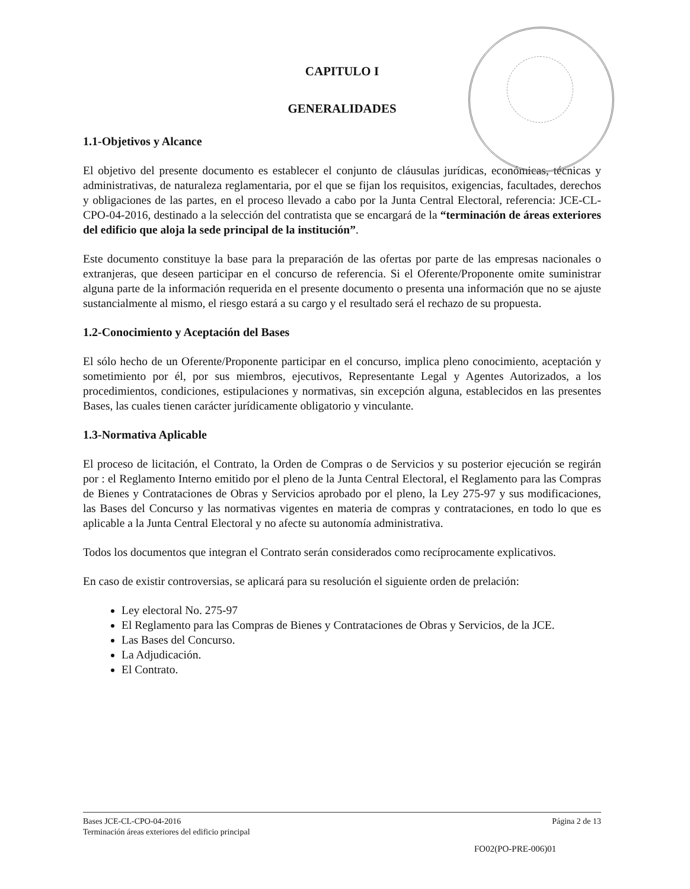CAPITULO I
GENERALIDADES
1.1-Objetivos y Alcance
El objetivo del presente documento es establecer el conjunto de cláusulas jurídicas, económicas, técnicas y administrativas, de naturaleza reglamentaria, por el que se fijan los requisitos, exigencias, facultades, derechos y obligaciones de las partes, en el proceso llevado a cabo por la Junta Central Electoral, referencia: JCE-CL-CPO-04-2016, destinado a la selección del contratista que se encargará de la “terminación de áreas exteriores del edificio que aloja la sede principal de la institución”.
Este documento constituye la base para la preparación de las ofertas por parte de las empresas nacionales o extranjeras, que deseen participar en el concurso de referencia. Si el Oferente/Proponente omite suministrar alguna parte de la información requerida en el presente documento o presenta una información que no se ajuste sustancialmente al mismo, el riesgo estará a su cargo y el resultado será el rechazo de su propuesta.
1.2-Conocimiento y Aceptación del Bases
El sólo hecho de un Oferente/Proponente participar en el concurso, implica pleno conocimiento, aceptación y sometimiento por él, por sus miembros, ejecutivos, Representante Legal y Agentes Autorizados, a los procedimientos, condiciones, estipulaciones y normativas, sin excepción alguna, establecidos en las presentes Bases, las cuales tienen carácter jurídicamente obligatorio y vinculante.
1.3-Normativa Aplicable
El proceso de licitación, el Contrato, la Orden de Compras o de Servicios y su posterior ejecución se regirán por : el Reglamento Interno emitido por el pleno de la Junta Central Electoral, el Reglamento para las Compras de Bienes y Contrataciones de Obras y Servicios aprobado por el pleno, la Ley 275-97 y sus modificaciones, las Bases del Concurso y las normativas vigentes en materia de compras y contrataciones, en todo lo que es aplicable a la Junta Central Electoral y no afecte su autonomía administrativa.
Todos los documentos que integran el Contrato serán considerados como recíprocamente explicativos.
En caso de existir controversias, se aplicará para su resolución el siguiente orden de prelación:
Ley electoral No. 275-97
El Reglamento para las Compras de Bienes y Contrataciones de Obras y Servicios, de la JCE.
Las Bases del Concurso.
La Adjudicación.
El Contrato.
Bases JCE-CL-CPO-04-2016 Página 2 de 13
Terminación áreas exteriores del edificio principal
FO02(PO-PRE-006)01